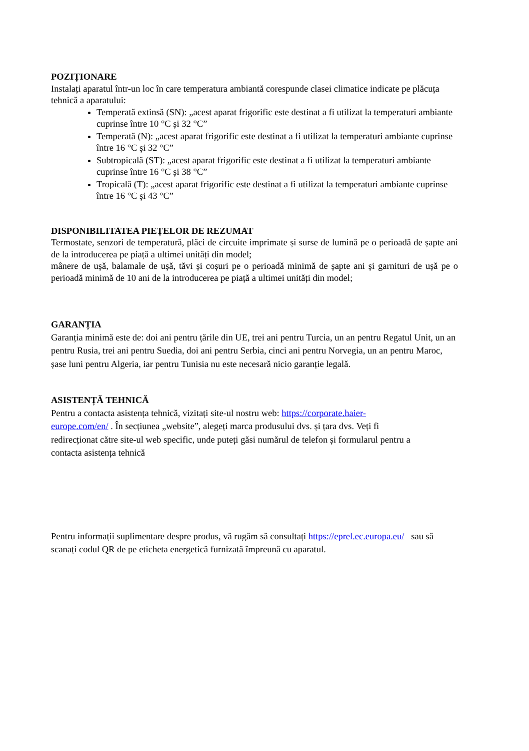POZIȚIONARE
Instalați aparatul într-un loc în care temperatura ambiantă corespunde clasei climatice indicate pe plăcuța tehnică a aparatului:
Temperată extinsă (SN): „acest aparat frigorific este destinat a fi utilizat la temperaturi ambiante cuprinse între 10 °C și 32 °C”
Temperată (N): „acest aparat frigorific este destinat a fi utilizat la temperaturi ambiante cuprinse între 16 °C și 32 °C”
Subtropicală (ST): „acest aparat frigorific este destinat a fi utilizat la temperaturi ambiante cuprinse între 16 °C și 38 °C”
Tropicală (T): „acest aparat frigorific este destinat a fi utilizat la temperaturi ambiante cuprinse între 16 °C și 43 °C”
DISPONIBILITATEA PIEȚELOR DE REZUMAT
Termostate, senzori de temperatură, plăci de circuite imprimate și surse de lumină pe o perioadă de șapte ani de la introducerea pe piață a ultimei unități din model;
mânere de ușă, balamale de ușă, tăvi și coșuri pe o perioadă minimă de șapte ani și garnituri de ușă pe o perioadă minimă de 10 ani de la introducerea pe piață a ultimei unități din model;
GARANȚIA
Garanția minimă este de: doi ani pentru țările din UE, trei ani pentru Turcia, un an pentru Regatul Unit, un an pentru Rusia, trei ani pentru Suedia, doi ani pentru Serbia, cinci ani pentru Norvegia, un an pentru Maroc, șase luni pentru Algeria, iar pentru Tunisia nu este necesară nicio garanție legală.
ASISTENȚĂ TEHNICĂ
Pentru a contacta asistența tehnică, vizitați site-ul nostru web: https://corporate.haier-europe.com/en/ . În secțiunea „website”, alegeți marca produsului dvs. și țara dvs. Veți fi redirecționat către site-ul web specific, unde puteți găsi numărul de telefon și formularul pentru a contacta asistența tehnică
Pentru informații suplimentare despre produs, vă rugăm să consultați https://eprel.ec.europa.eu/ sau să scanați codul QR de pe eticheta energetică furnizată împreună cu aparatul.